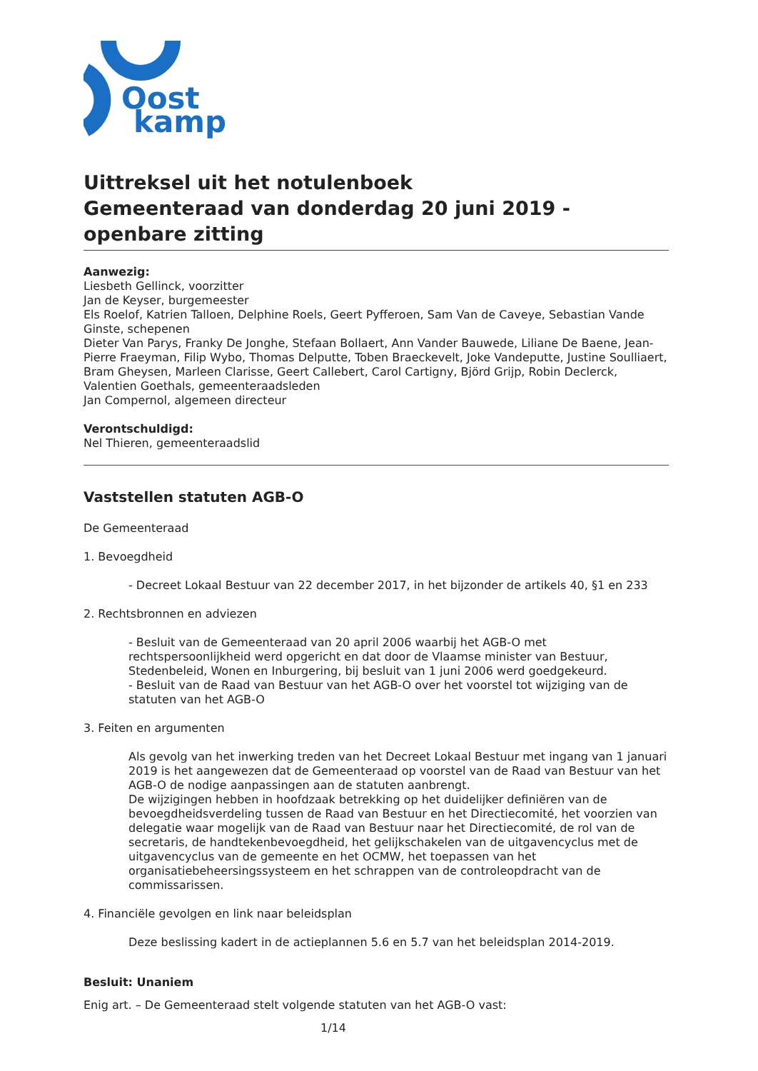Oost
kamp
Uittreksel uit het notulenboek
Gemeenteraad van donderdag 20 juni 2019 - openbare zitting
Aanwezig:
Liesbeth Gellinck, voorzitter
Jan de Keyser, burgemeester
Els Roelof, Katrien Talloen, Delphine Roels, Geert Pyfferoen, Sam Van de Caveye, Sebastian Vande Ginste, schepenen
Dieter Van Parys, Franky De Jonghe, Stefaan Bollaert, Ann Vander Bauwede, Liliane De Baene, Jean-Pierre Fraeyman, Filip Wybo, Thomas Delputte, Toben Braeckevelt, Joke Vandeputte, Justine Soulliaert, Bram Gheysen, Marleen Clarisse, Geert Callebert, Carol Cartigny, Björd Grijp, Robin Declerck, Valentien Goethals, gemeenteraadsleden
Jan Compernol, algemeen directeur
Verontschuldigd:
Nel Thieren, gemeenteraadslid
Vaststellen statuten AGB-O
De Gemeenteraad
1. Bevoegdheid
- Decreet Lokaal Bestuur van 22 december 2017, in het bijzonder de artikels 40, §1 en 233
2. Rechtsbronnen en adviezen
- Besluit van de Gemeenteraad van 20 april 2006 waarbij het AGB-O met rechtspersoonlijkheid werd opgericht en dat door de Vlaamse minister van Bestuur, Stedenbeleid, Wonen en Inburgering, bij besluit van 1 juni 2006 werd goedgekeurd.
- Besluit van de Raad van Bestuur van het AGB-O over het voorstel tot wijziging van de statuten van het AGB-O
3. Feiten en argumenten
Als gevolg van het inwerking treden van het Decreet Lokaal Bestuur met ingang van 1 januari 2019 is het aangewezen dat de Gemeenteraad op voorstel van de Raad van Bestuur van het AGB-O de nodige aanpassingen aan de statuten aanbrengt.
De wijzigingen hebben in hoofdzaak betrekking op het duidelijker definiëren van de bevoegdheidsverdeling tussen de Raad van Bestuur en het Directiecomité, het voorzien van delegatie waar mogelijk van de Raad van Bestuur naar het Directiecomité, de rol van de secretaris, de handtekenbevoegdheid, het gelijkschakelen van de uitgavencyclus met de uitgavencyclus van de gemeente en het OCMW, het toepassen van het organisatiebeheersingssysteem en het schrappen van de controleopdracht van de commissarissen.
4. Financiële gevolgen en link naar beleidsplan
Deze beslissing kadert in de actieplannen 5.6 en 5.7 van het beleidsplan 2014-2019.
Besluit: Unaniem
Enig art. – De Gemeenteraad stelt volgende statuten van het AGB-O vast:
1/14